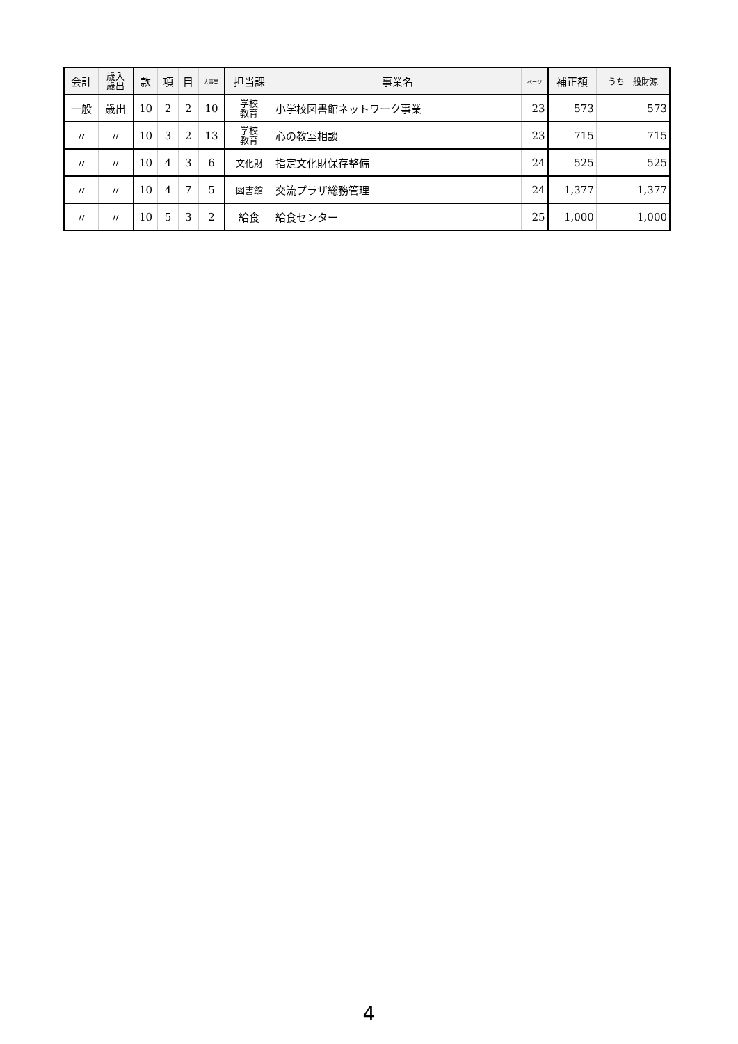| 会計 | 歳入 歳出 | 款 | 項 | 目 | 大事業 | 担当課 | 事業名 | ページ | 補正額 | うち一般財源 |
| --- | --- | --- | --- | --- | --- | --- | --- | --- | --- | --- |
| 一般 | 歳出 | 10 | 2 | 2 | 10 | 学校 教育 | 小学校図書館ネットワーク事業 | 23 | 573 | 573 |
| 〃 | 〃 | 10 | 3 | 2 | 13 | 学校 教育 | 心の教室相談 | 23 | 715 | 715 |
| 〃 | 〃 | 10 | 4 | 3 | 6 | 文化財 | 指定文化財保存整備 | 24 | 525 | 525 |
| 〃 | 〃 | 10 | 4 | 7 | 5 | 図書館 | 交流プラザ総務管理 | 24 | 1,377 | 1,377 |
| 〃 | 〃 | 10 | 5 | 3 | 2 | 給食 | 給食センター | 25 | 1,000 | 1,000 |
4